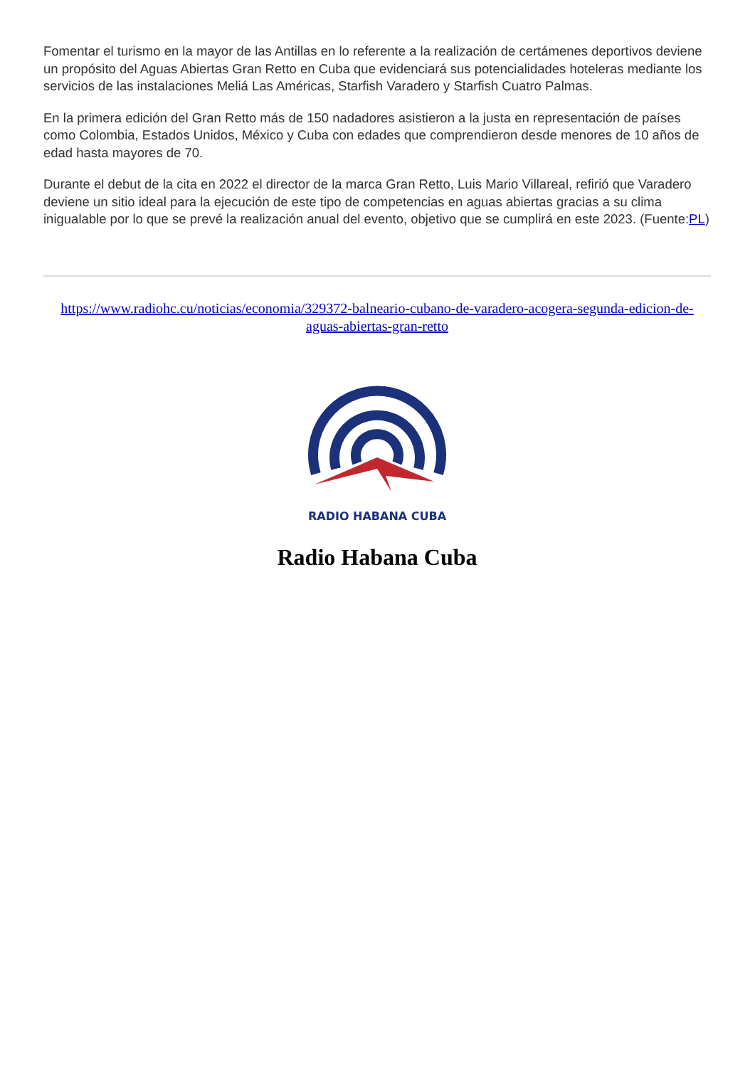Fomentar el turismo en la mayor de las Antillas en lo referente a la realización de certámenes deportivos deviene un propósito del Aguas Abiertas Gran Retto en Cuba que evidenciará sus potencialidades hoteleras mediante los servicios de las instalaciones Meliá Las Américas, Starfish Varadero y Starfish Cuatro Palmas.
En la primera edición del Gran Retto más de 150 nadadores asistieron a la justa en representación de países como Colombia, Estados Unidos, México y Cuba con edades que comprendieron desde menores de 10 años de edad hasta mayores de 70.
Durante el debut de la cita en 2022 el director de la marca Gran Retto, Luis Mario Villareal, refirió que Varadero deviene un sitio ideal para la ejecución de este tipo de competencias en aguas abiertas gracias a su clima inigualable por lo que se prevé la realización anual del evento, objetivo que se cumplirá en este 2023. (Fuente:PL)
https://www.radiohc.cu/noticias/economia/329372-balneario-cubano-de-varadero-acogera-segunda-edicion-de-aguas-abiertas-gran-retto
RADIO HABANA CUBA
Radio Habana Cuba